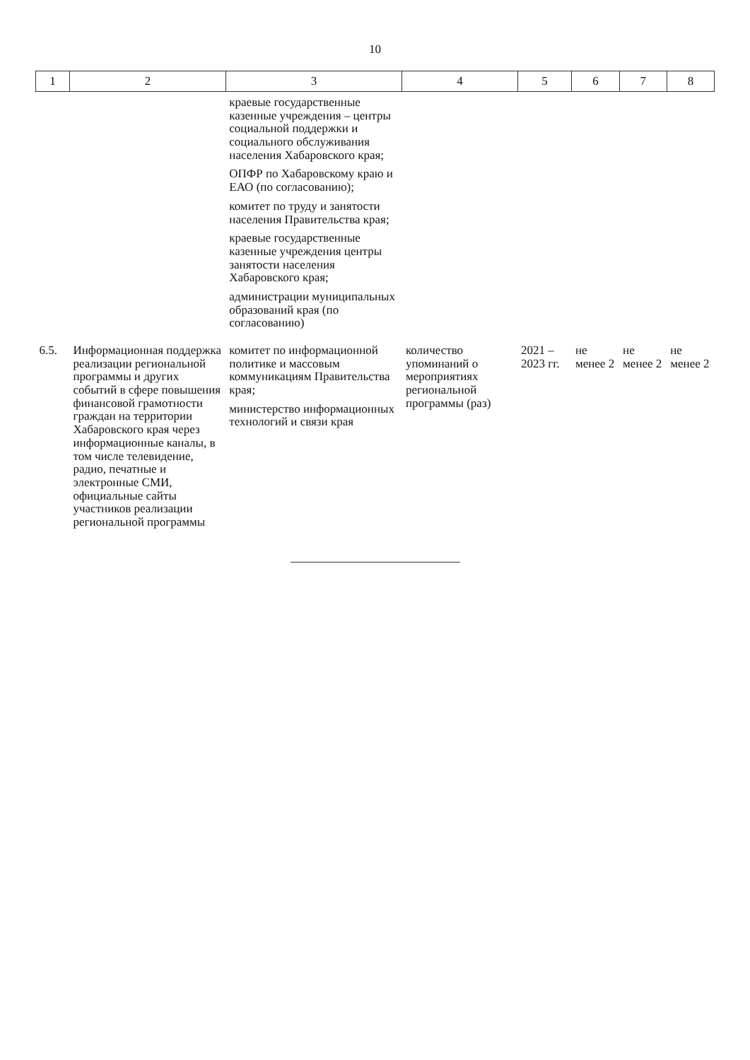10
| 1 | 2 | 3 | 4 | 5 | 6 | 7 | 8 |
| --- | --- | --- | --- | --- | --- | --- | --- |
| | | краевые государственные казенные учреждения – центры социальной поддержки и социального обслуживания населения Хабаровского края; ОПФР по Хабаровскому краю и ЕАО (по согласованию); комитет по труду и занятости населения Правительства края; краевые государственные казенные учреждения центры занятости населения Хабаровского края; администрации муниципальных образований края (по согласованию) | | | | | |
| 6.5. | Информационная поддержка реализации региональной программы и других событий в сфере повышения финансовой грамотности граждан на территории Хабаровского края через информационные каналы, в том числе телевидение, радио, печатные и электронные СМИ, официальные сайты участников реализации региональной программы | комитет по информационной политике и массовым коммуникациям Правительства края; министерство информационных технологий и связи края | количество упоминаний о мероприятиях региональной программы (раз) | 2021 – 2023 гг. | не менее 2 | не менее 2 | не менее 2 |